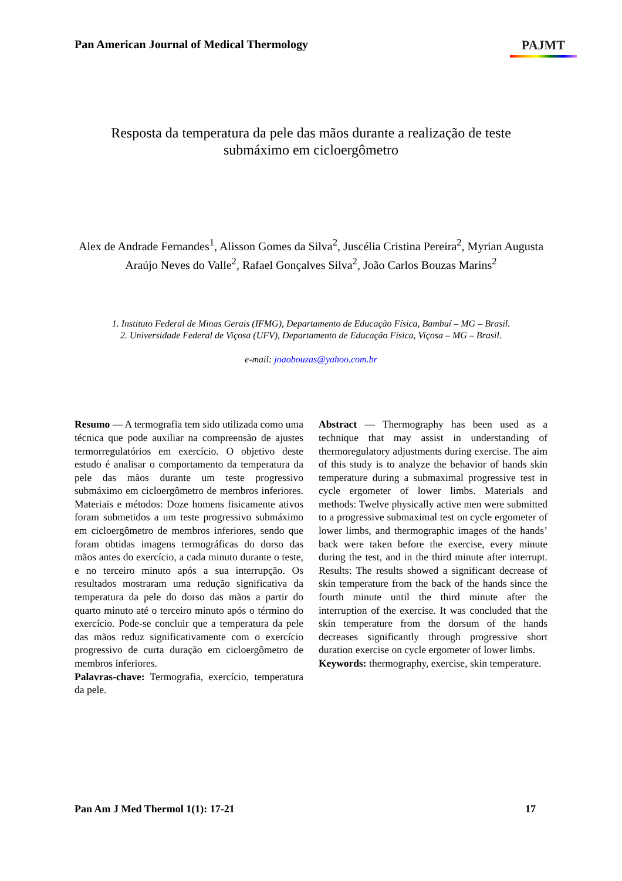Pan American Journal of Medical Thermology PAJMT
Resposta da temperatura da pele das mãos durante a realização de teste
submáximo em cicloergômetro
Alex de Andrade Fernandes<sup>1</sup>, Alisson Gomes da Silva<sup>2</sup>, Juscélia Cristina Pereira<sup>2</sup>, Myrian Augusta Araújo Neves do Valle<sup>2</sup>, Rafael Gonçalves Silva<sup>2</sup>, João Carlos Bouzas Marins<sup>2</sup>
1. Instituto Federal de Minas Gerais (IFMG), Departamento de Educação Física, Bambuí – MG – Brasil.
2. Universidade Federal de Viçosa (UFV), Departamento de Educação Física, Viçosa – MG – Brasil.
e-mail: joaobouzas@yahoo.com.br
Resumo — A termografia tem sido utilizada como uma técnica que pode auxiliar na compreensão de ajustes termorregulatórios em exercício. O objetivo deste estudo é analisar o comportamento da temperatura da pele das mãos durante um teste progressivo submáximo em cicloergômetro de membros inferiores. Materiais e métodos: Doze homens fisicamente ativos foram submetidos a um teste progressivo submáximo em cicloergômetro de membros inferiores, sendo que foram obtidas imagens termográficas do dorso das mãos antes do exercício, a cada minuto durante o teste, e no terceiro minuto após a sua interrupção. Os resultados mostraram uma redução significativa da temperatura da pele do dorso das mãos a partir do quarto minuto até o terceiro minuto após o término do exercício. Pode-se concluir que a temperatura da pele das mãos reduz significativamente com o exercício progressivo de curta duração em cicloergômetro de membros inferiores.
Palavras-chave: Termografia, exercício, temperatura da pele.
Abstract — Thermography has been used as a technique that may assist in understanding of thermoregulatory adjustments during exercise. The aim of this study is to analyze the behavior of hands skin temperature during a submaximal progressive test in cycle ergometer of lower limbs. Materials and methods: Twelve physically active men were submitted to a progressive submaximal test on cycle ergometer of lower limbs, and thermographic images of the hands’ back were taken before the exercise, every minute during the test, and in the third minute after interrupt. Results: The results showed a significant decrease of skin temperature from the back of the hands since the fourth minute until the third minute after the interruption of the exercise. It was concluded that the skin temperature from the dorsum of the hands decreases significantly through progressive short duration exercise on cycle ergometer of lower limbs.
Keywords: thermography, exercise, skin temperature.
Pan Am J Med Thermol 1(1): 17-21 17